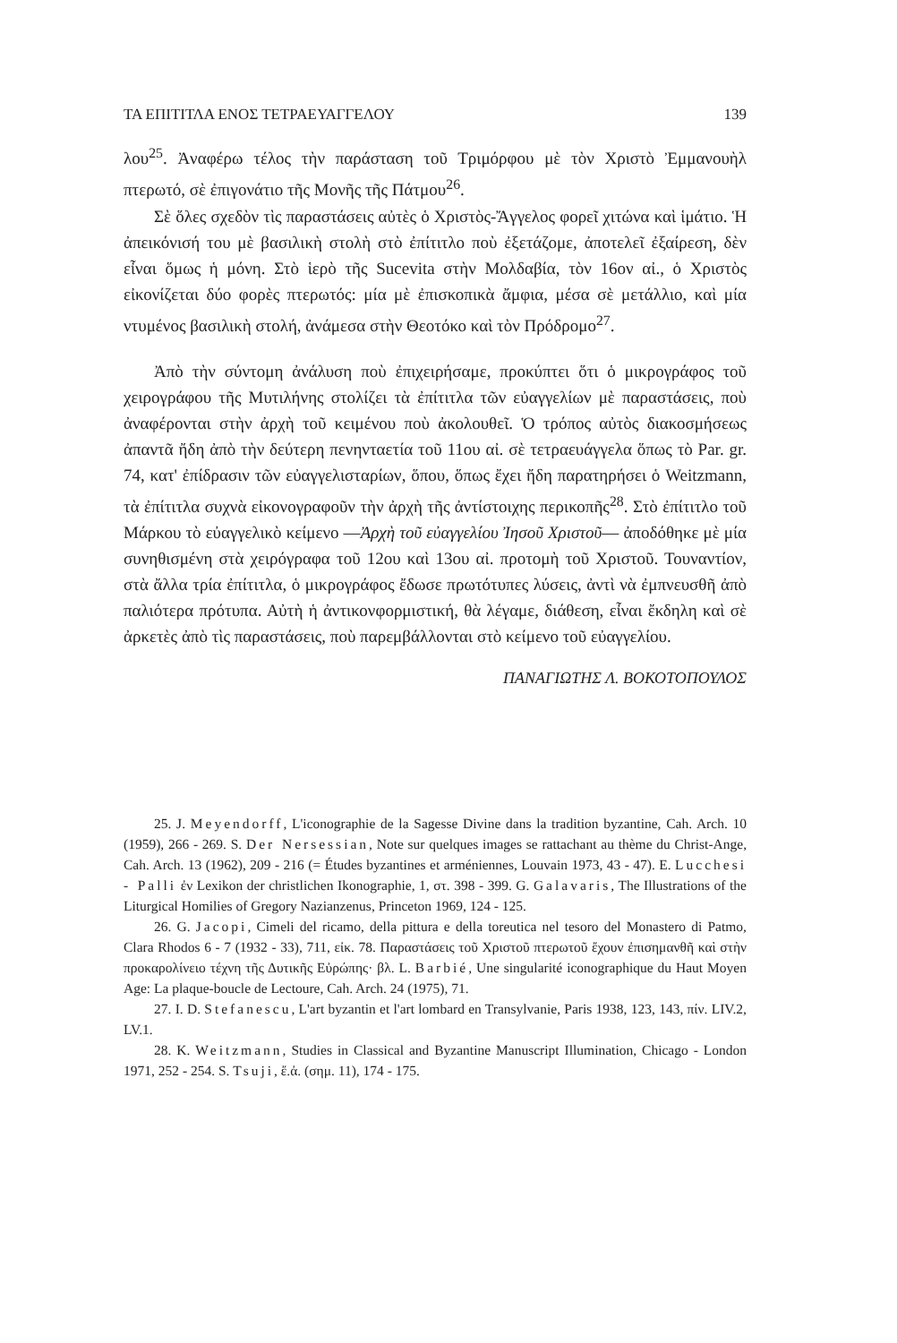ΤΑ ΕΠΙΤΙΤΛΑ ΕΝΟΣ ΤΕΤΡΑΕΥΑΓΓΕΛΟΥ 139
λου<sup>25</sup>. Ἀναφέρω τέλος τὴν παράσταση τοῦ Τριμόρφου μὲ τὸν Χριστὸ Ἐμμανουὴλ πτερωτό, σὲ ἐπιγονάτιο τῆς Μονῆς τῆς Πάτμου<sup>26</sup>.
Σὲ ὅλες σχεδὸν τὶς παραστάσεις αὐτὲς ὁ Χριστὸς-Ἄγγελος φορεῖ χιτώνα καὶ ἱμάτιο. Ἡ ἀπεικόνισή του μὲ βασιλικὴ στολὴ στὸ ἐπίτιτλο ποὺ ἐξετάζομε, ἀποτελεῖ ἐξαίρεση, δὲν εἶναι ὅμως ἡ μόνη. Στὸ ἱερὸ τῆς Sucevita στὴν Μολδαβία, τὸν 16ον αἰ., ὁ Χριστὸς εἰκονίζεται δύο φορὲς πτερωτός: μία μὲ ἐπισκοπικὰ ἄμφια, μέσα σὲ μετάλλιο, καὶ μία ντυμένος βασιλικὴ στολή, ἀνάμεσα στὴν Θεοτόκο καὶ τὸν Πρόδρομο<sup>27</sup>.
Ἀπὸ τὴν σύντομη ἀνάλυση ποὺ ἐπιχειρήσαμε, προκύπτει ὅτι ὁ μικρογράφος τοῦ χειρογράφου τῆς Μυτιλήνης στολίζει τὰ ἐπίτιτλα τῶν εὐαγγελίων μὲ παραστάσεις, ποὺ ἀναφέρονται στὴν ἀρχὴ τοῦ κειμένου ποὺ ἀκολουθεῖ. Ὁ τρόπος αὐτὸς διακοσμήσεως ἀπαντᾶ ἤδη ἀπὸ τὴν δεύτερη πενηνταετία τοῦ 11ου αἰ. σὲ τετραευάγγελα ὅπως τὸ Par. gr. 74, κατ' ἐπίδρασιν τῶν εὐαγγελισταρίων, ὅπου, ὅπως ἔχει ἤδη παρατηρήσει ὁ Weitzmann, τὰ ἐπίτιτλα συχνὰ εἰκονογραφοῦν τὴν ἀρχὴ τῆς ἀντίστοιχης περικοπῆς<sup>28</sup>. Στὸ ἐπίτιτλο τοῦ Μάρκου τὸ εὐαγγελικὸ κείμενο —Ἀρχὴ τοῦ εὐαγγελίου Ἰησοῦ Χριστοῦ— ἀποδόθηκε μὲ μία συνηθισμένη στὰ χειρόγραφα τοῦ 12ου καὶ 13ου αἰ. προτομὴ τοῦ Χριστοῦ. Τουναντίον, στὰ ἄλλα τρία ἐπίτιτλα, ὁ μικρογράφος ἔδωσε πρωτότυπες λύσεις, ἀντὶ νὰ ἐμπνευσθῆ ἀπὸ παλιότερα πρότυπα. Αὐτὴ ἡ ἀντικονφορμιστική, θὰ λέγαμε, διάθεση, εἶναι ἔκδηλη καὶ σὲ ἀρκετὲς ἀπὸ τὶς παραστάσεις, ποὺ παρεμβάλλονται στὸ κείμενο τοῦ εὐαγγελίου.
ΠΑΝΑΓΙΩΤΗΣ Λ. ΒΟΚΟΤΟΠΟΥΛΟΣ
25. J. Meyendorff, L'iconographie de la Sagesse Divine dans la tradition byzantine, Cah. Arch. 10 (1959), 266 - 269. S. Der Nersessian, Note sur quelques images se rattachant au thème du Christ-Ange, Cah. Arch. 13 (1962), 209 - 216 (= Études byzantines et arméniennes, Louvain 1973, 43 - 47). E. Lucchesi - Palli ἐν Lexikon der christlichen Ikonographie, 1, στ. 398 - 399. G. Galavaris, The Illustrations of the Liturgical Homilies of Gregory Nazianzenus, Princeton 1969, 124 - 125.
26. G. Jacopi, Cimeli del ricamo, della pittura e della toreutica nel tesoro del Monastero di Patmo, Clara Rhodos 6 - 7 (1932 - 33), 711, εἰκ. 78. Παραστάσεις τοῦ Χριστοῦ πτερωτοῦ ἔχουν ἐπισημανθῆ καὶ στὴν προκαρολίνειο τέχνη τῆς Δυτικῆς Εὐρώπης· βλ. L. Barbié, Une singularité iconographique du Haut Moyen Age: La plaque-boucle de Lectoure, Cah. Arch. 24 (1975), 71.
27. I. D. Stefanescu, L'art byzantin et l'art lombard en Transylvanie, Paris 1938, 123, 143, πίν. LIV.2, LV.1.
28. K. Weitzmann, Studies in Classical and Byzantine Manuscript Illumination, Chicago - London 1971, 252 - 254. S. Tsuji, ἔ.ἀ. (σημ. 11), 174 - 175.